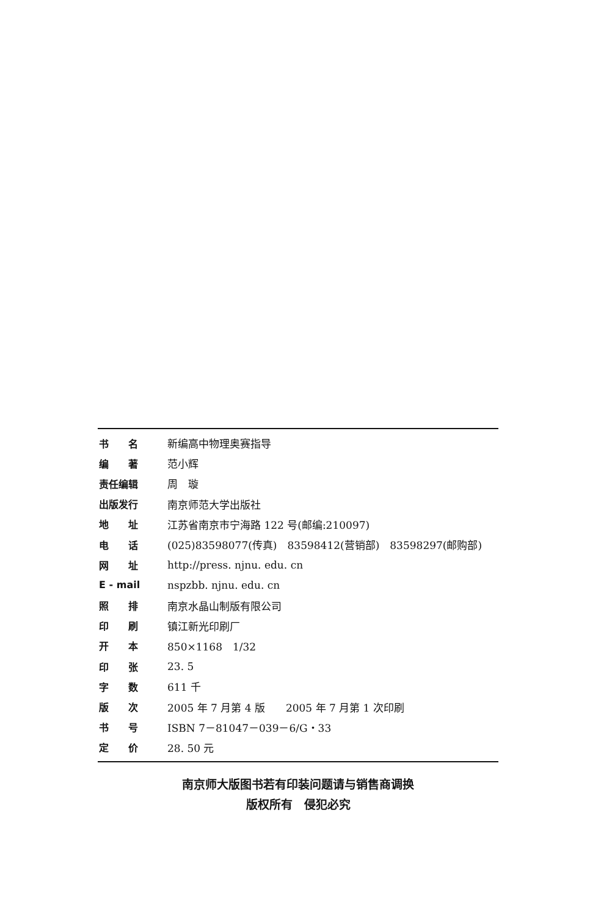| 书 名 | 新编高中物理奥赛指导 |
| 编 著 | 范小辉 |
| 责任编辑 | 周 璇 |
| 出版发行 | 南京师范大学出版社 |
| 地 址 | 江苏省南京市宁海路 122 号(邮编:210097) |
| 电 话 | (025)83598077(传真) 83598412(营销部) 83598297(邮购部) |
| 网 址 | http://press. njnu. edu. cn |
| E - mail | nspzbb. njnu. edu. cn |
| 照 排 | 南京水晶山制版有限公司 |
| 印 刷 | 镇江新光印刷厂 |
| 开 本 | 850×1168 1/32 |
| 印 张 | 23. 5 |
| 字 数 | 611 千 |
| 版 次 | 2005 年 7 月第 4 版 2005 年 7 月第 1 次印刷 |
| 书 号 | ISBN 7－81047－039－6/G・33 |
| 定 价 | 28. 50 元 |
南京师大版图书若有印装问题请与销售商调换
版权所有　侵犯必究